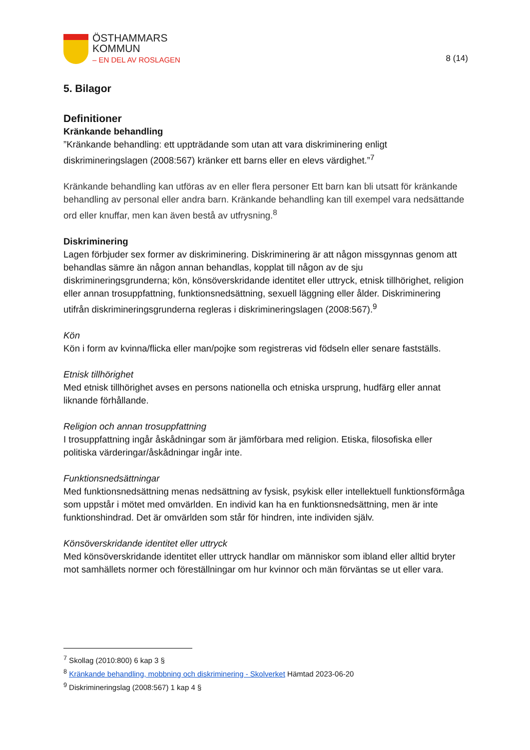ÖSTHAMMARS
KOMMUN
– EN DEL AV ROSLAGEN
8 (14)
5. Bilagor
Definitioner
Kränkande behandling
”Kränkande behandling: ett uppträdande som utan att vara diskriminering enligt diskrimineringslagen (2008:567) kränker ett barns eller en elevs värdighet.”<sup>7</sup>
Kränkande behandling kan utföras av en eller flera personer Ett barn kan bli utsatt för kränkande behandling av personal eller andra barn. Kränkande behandling kan till exempel vara nedsättande ord eller knuffar, men kan även bestå av utfrysning.<sup>8</sup>
Diskriminering
Lagen förbjuder sex former av diskriminering. Diskriminering är att någon missgynnas genom att behandlas sämre än någon annan behandlas, kopplat till någon av de sju diskrimineringsgrunderna; kön, könsöverskridande identitet eller uttryck, etnisk tillhörighet, religion eller annan trosuppfattning, funktionsnedsättning, sexuell läggning eller ålder. Diskriminering utifrån diskrimineringsgrunderna regleras i diskrimineringslagen (2008:567).<sup>9</sup>
Kön
Kön i form av kvinna/flicka eller man/pojke som registreras vid födseln eller senare fastställs.
Etnisk tillhörighet
Med etnisk tillhörighet avses en persons nationella och etniska ursprung, hudfärg eller annat liknande förhållande.
Religion och annan trosuppfattning
I trosuppfattning ingår åskådningar som är jämförbara med religion. Etiska, filosofiska eller politiska värderingar/åskådningar ingår inte.
Funktionsnedsättningar
Med funktionsnedsättning menas nedsättning av fysisk, psykisk eller intellektuell funktionsförmåga som uppstår i mötet med omvärlden. En individ kan ha en funktionsnedsättning, men är inte funktionshindrad. Det är omvärlden som står för hindren, inte individen själv.
Könsöverskridande identitet eller uttryck
Med könsöverskridande identitet eller uttryck handlar om människor som ibland eller alltid bryter mot samhällets normer och föreställningar om hur kvinnor och män förväntas se ut eller vara.
<sup>7</sup> Skollag (2010:800) 6 kap 3 §
<sup>8</sup> Kränkande behandling, mobbning och diskriminering - Skolverket Hämtad 2023-06-20
<sup>9</sup> Diskrimineringslag (2008:567) 1 kap 4 §